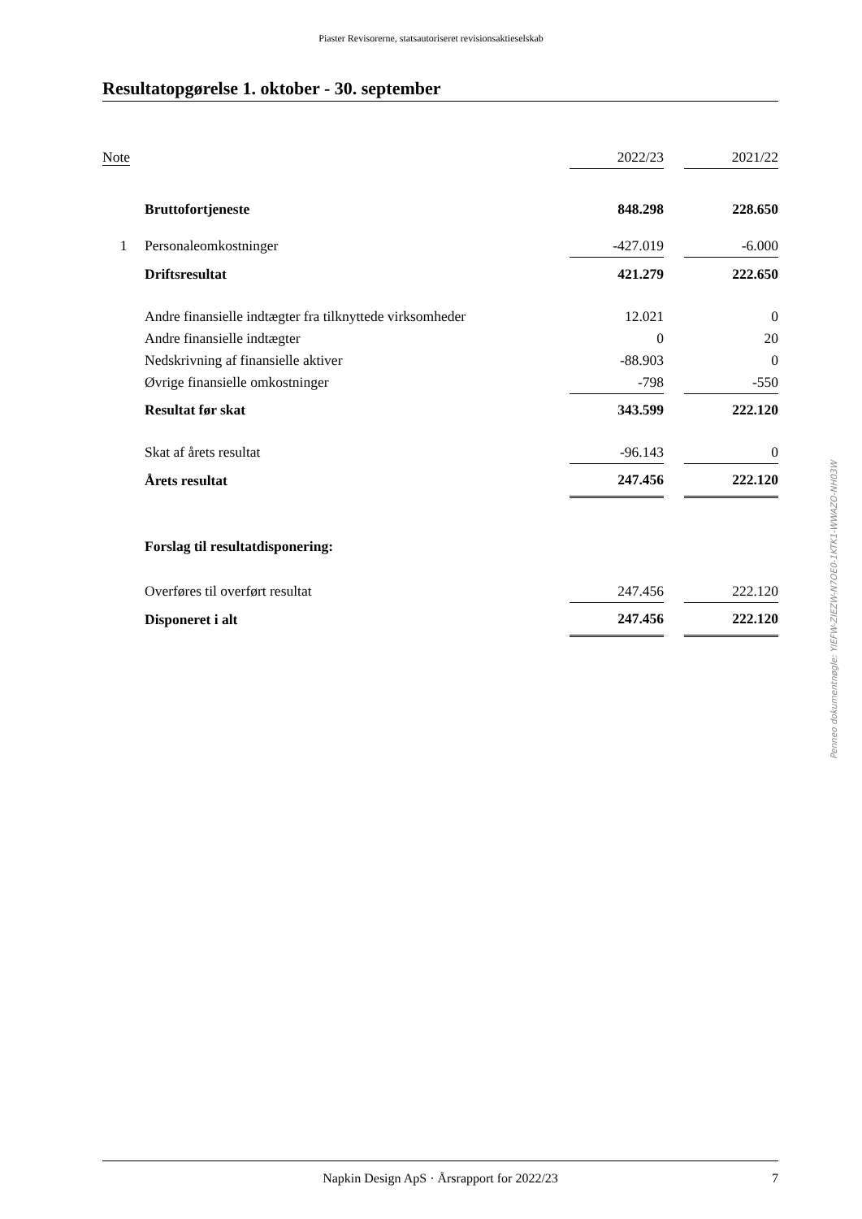Piaster Revisorerne, statsautoriseret revisionsaktieselskab
Resultatopgørelse 1. oktober - 30. september
| Note | | 2022/23 | | 2021/22 |
| --- | --- | --- | --- | --- |
| | Bruttofortjeneste | 848.298 | | 228.650 |
| 1 | Personaleomkostninger | -427.019 | | -6.000 |
| | Driftsresultat | 421.279 | | 222.650 |
| | Andre finansielle indtægter fra tilknyttede virksomheder | 12.021 | | 0 |
| | Andre finansielle indtægter | 0 | | 20 |
| | Nedskrivning af finansielle aktiver | -88.903 | | 0 |
| | Øvrige finansielle omkostninger | -798 | | -550 |
| | Resultat før skat | 343.599 | | 222.120 |
| | Skat af årets resultat | -96.143 | | 0 |
| | Årets resultat | 247.456 | | 222.120 |
| | Forslag til resultatdisponering: | | | |
| | Overføres til overført resultat | 247.456 | | 222.120 |
| | Disponeret i alt | 247.456 | | 222.120 |
Penneo dokumentnøgle: YIEFW-ZIEZW-N7OE0-1KTK1-WWAZO-NH03W
Napkin Design ApS · Årsrapport for 2022/23 7